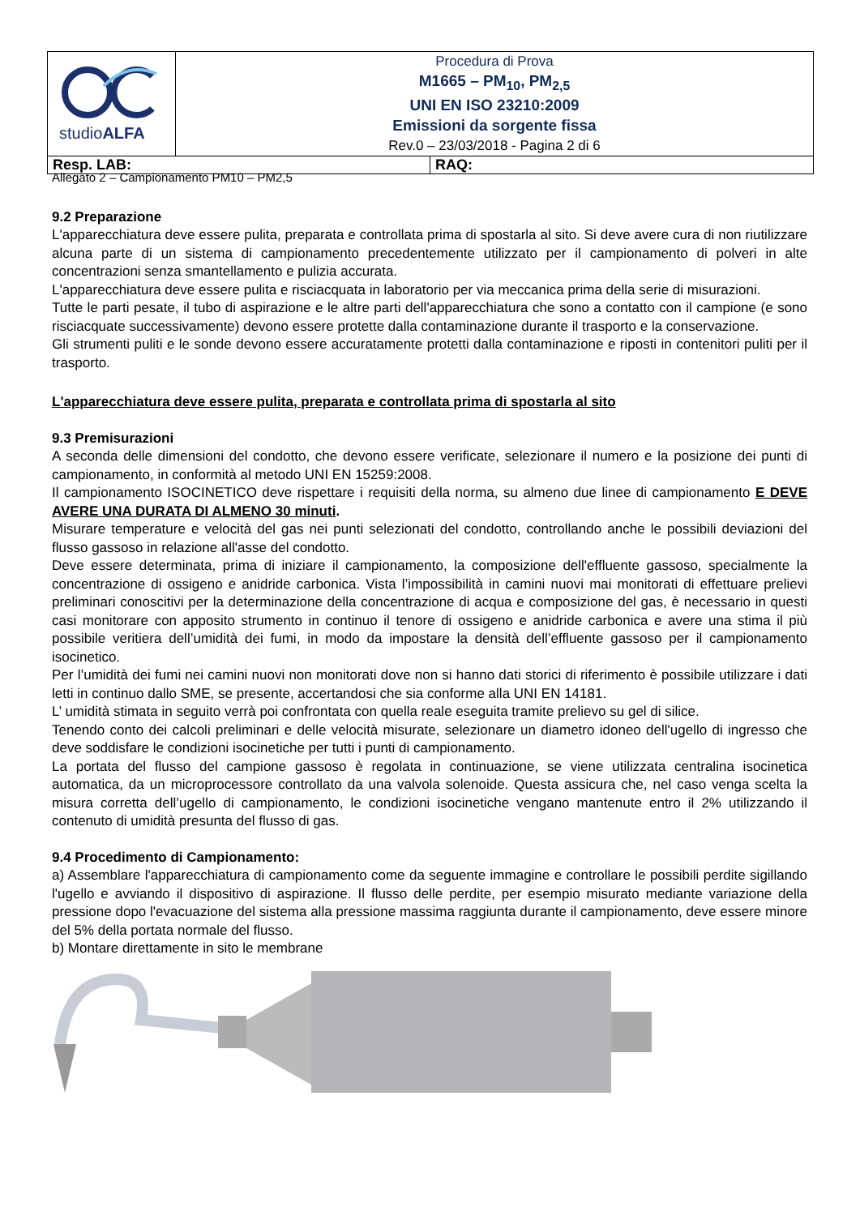| studio ALFA | Procedura di Prova M1665 – PM<sub>10</sub>, PM<sub>2,5</sub> UNI EN ISO 23210:2009 Emissioni da sorgente fissa Rev.0 – 23/03/2018 - Pagina 2 di 6 | |
| Resp. LAB: | | RAQ: |
Allegato 2 – Campionamento PM10 – PM2,5
9.2 Preparazione
L'apparecchiatura deve essere pulita, preparata e controllata prima di spostarla al sito. Si deve avere cura di non riutilizzare alcuna parte di un sistema di campionamento precedentemente utilizzato per il campionamento di polveri in alte concentrazioni senza smantellamento e pulizia accurata.
L'apparecchiatura deve essere pulita e risciacquata in laboratorio per via meccanica prima della serie di misurazioni.
Tutte le parti pesate, il tubo di aspirazione e le altre parti dell'apparecchiatura che sono a contatto con il campione (e sono risciacquate successivamente) devono essere protette dalla contaminazione durante il trasporto e la conservazione.
Gli strumenti puliti e le sonde devono essere accuratamente protetti dalla contaminazione e riposti in contenitori puliti per il trasporto.
L'apparecchiatura deve essere pulita, preparata e controllata prima di spostarla al sito
9.3 Premisurazioni
A seconda delle dimensioni del condotto, che devono essere verificate, selezionare il numero e la posizione dei punti di campionamento, in conformità al metodo UNI EN 15259:2008.
Il campionamento ISOCINETICO deve rispettare i requisiti della norma, su almeno due linee di campionamento E DEVE AVERE UNA DURATA DI ALMENO 30 minuti.
Misurare temperature e velocità del gas nei punti selezionati del condotto, controllando anche le possibili deviazioni del flusso gassoso in relazione all'asse del condotto.
Deve essere determinata, prima di iniziare il campionamento, la composizione dell'effluente gassoso, specialmente la concentrazione di ossigeno e anidride carbonica. Vista l’impossibilità in camini nuovi mai monitorati di effettuare prelievi preliminari conoscitivi per la determinazione della concentrazione di acqua e composizione del gas, è necessario in questi casi monitorare con apposito strumento in continuo il tenore di ossigeno e anidride carbonica e avere una stima il più possibile veritiera dell’umidità dei fumi, in modo da impostare la densità dell’effluente gassoso per il campionamento isocinetico.
Per l’umidità dei fumi nei camini nuovi non monitorati dove non si hanno dati storici di riferimento è possibile utilizzare i dati letti in continuo dallo SME, se presente, accertandosi che sia conforme alla UNI EN 14181.
L’ umidità stimata in seguito verrà poi confrontata con quella reale eseguita tramite prelievo su gel di silice.
Tenendo conto dei calcoli preliminari e delle velocità misurate, selezionare un diametro idoneo dell'ugello di ingresso che deve soddisfare le condizioni isocinetiche per tutti i punti di campionamento.
La portata del flusso del campione gassoso è regolata in continuazione, se viene utilizzata centralina isocinetica automatica, da un microprocessore controllato da una valvola solenoide. Questa assicura che, nel caso venga scelta la misura corretta dell’ugello di campionamento, le condizioni isocinetiche vengano mantenute entro il 2% utilizzando il contenuto di umidità presunta del flusso di gas.
9.4 Procedimento di Campionamento:
a) Assemblare l'apparecchiatura di campionamento come da seguente immagine e controllare le possibili perdite sigillando l'ugello e avviando il dispositivo di aspirazione. Il flusso delle perdite, per esempio misurato mediante variazione della pressione dopo l'evacuazione del sistema alla pressione massima raggiunta durante il campionamento, deve essere minore del 5% della portata normale del flusso.
b) Montare direttamente in sito le membrane